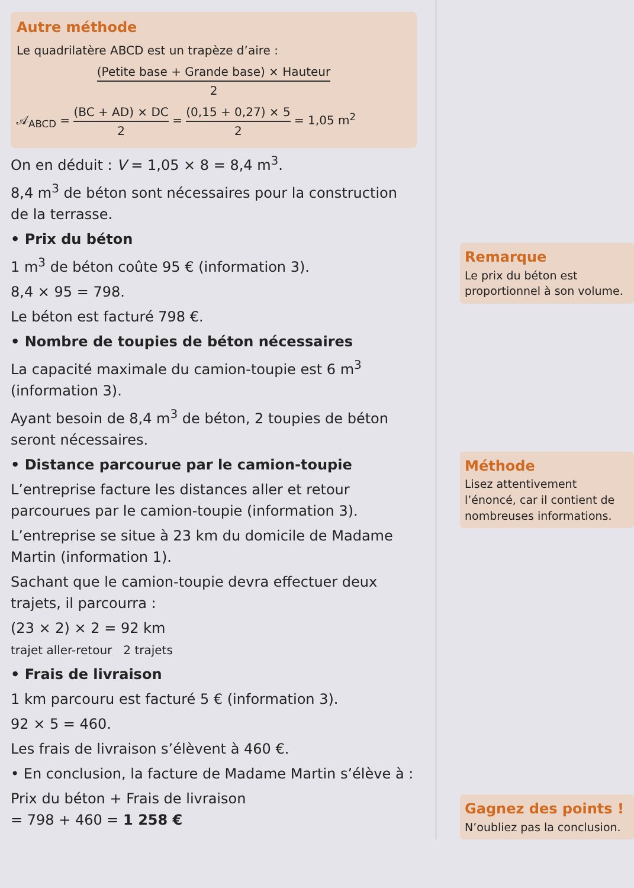Autre méthode
Le quadrilatère ABCD est un trapèze d’aire :
(Petite base + Grande base) × Hauteur 2
𝒜<sub>ABCD</sub> = (BC + AD) × DC 2 = (0,15 + 0,27) × 5 2 = 1,05 m<sup>2</sup>
On en déduit : V = 1,05 × 8 = 8,4 m<sup>3</sup>.
8,4 m<sup>3</sup> de béton sont nécessaires pour la construction de la terrasse.
• Prix du béton
1 m<sup>3</sup> de béton coûte 95 € (information 3).
8,4 × 95 = 798.
Le béton est facturé 798 €.
• Nombre de toupies de béton nécessaires
La capacité maximale du camion-toupie est 6 m<sup>3</sup> (information 3).
Ayant besoin de 8,4 m<sup>3</sup> de béton, 2 toupies de béton seront nécessaires.
• Distance parcourue par le camion-toupie
L’entreprise facture les distances aller et retour parcourues par le camion-toupie (information 3).
L’entreprise se situe à 23 km du domicile de Madame Martin (information 1).
Sachant que le camion-toupie devra effectuer deux trajets, il parcourra :
(23 × 2) × 2 = 92 km
trajet aller-retour 2 trajets
• Frais de livraison
1 km parcouru est facturé 5 € (information 3).
92 × 5 = 460.
Les frais de livraison s’élèvent à 460 €.
• En conclusion, la facture de Madame Martin s’élève à :
Prix du béton + Frais de livraison
= 798 + 460 = 1 258 €
Remarque
Le prix du béton est proportionnel à son volume.
Méthode
Lisez attentivement l’énoncé, car il contient de nombreuses informations.
Gagnez des points !
N’oubliez pas la conclusion.